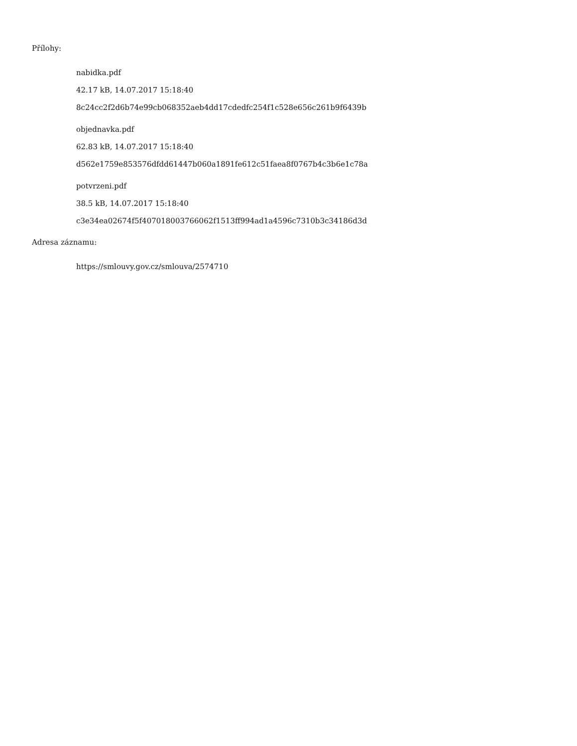Přílohy:
nabidka.pdf
42.17 kB, 14.07.2017 15:18:40
8c24cc2f2d6b74e99cb068352aeb4dd17cdedfc254f1c528e656c261b9f6439b
objednavka.pdf
62.83 kB, 14.07.2017 15:18:40
d562e1759e853576dfdd61447b060a1891fe612c51faea8f0767b4c3b6e1c78a
potvrzeni.pdf
38.5 kB, 14.07.2017 15:18:40
c3e34ea02674f5f407018003766062f1513ff994ad1a4596c7310b3c34186d3d
Adresa záznamu:
https://smlouvy.gov.cz/smlouva/2574710